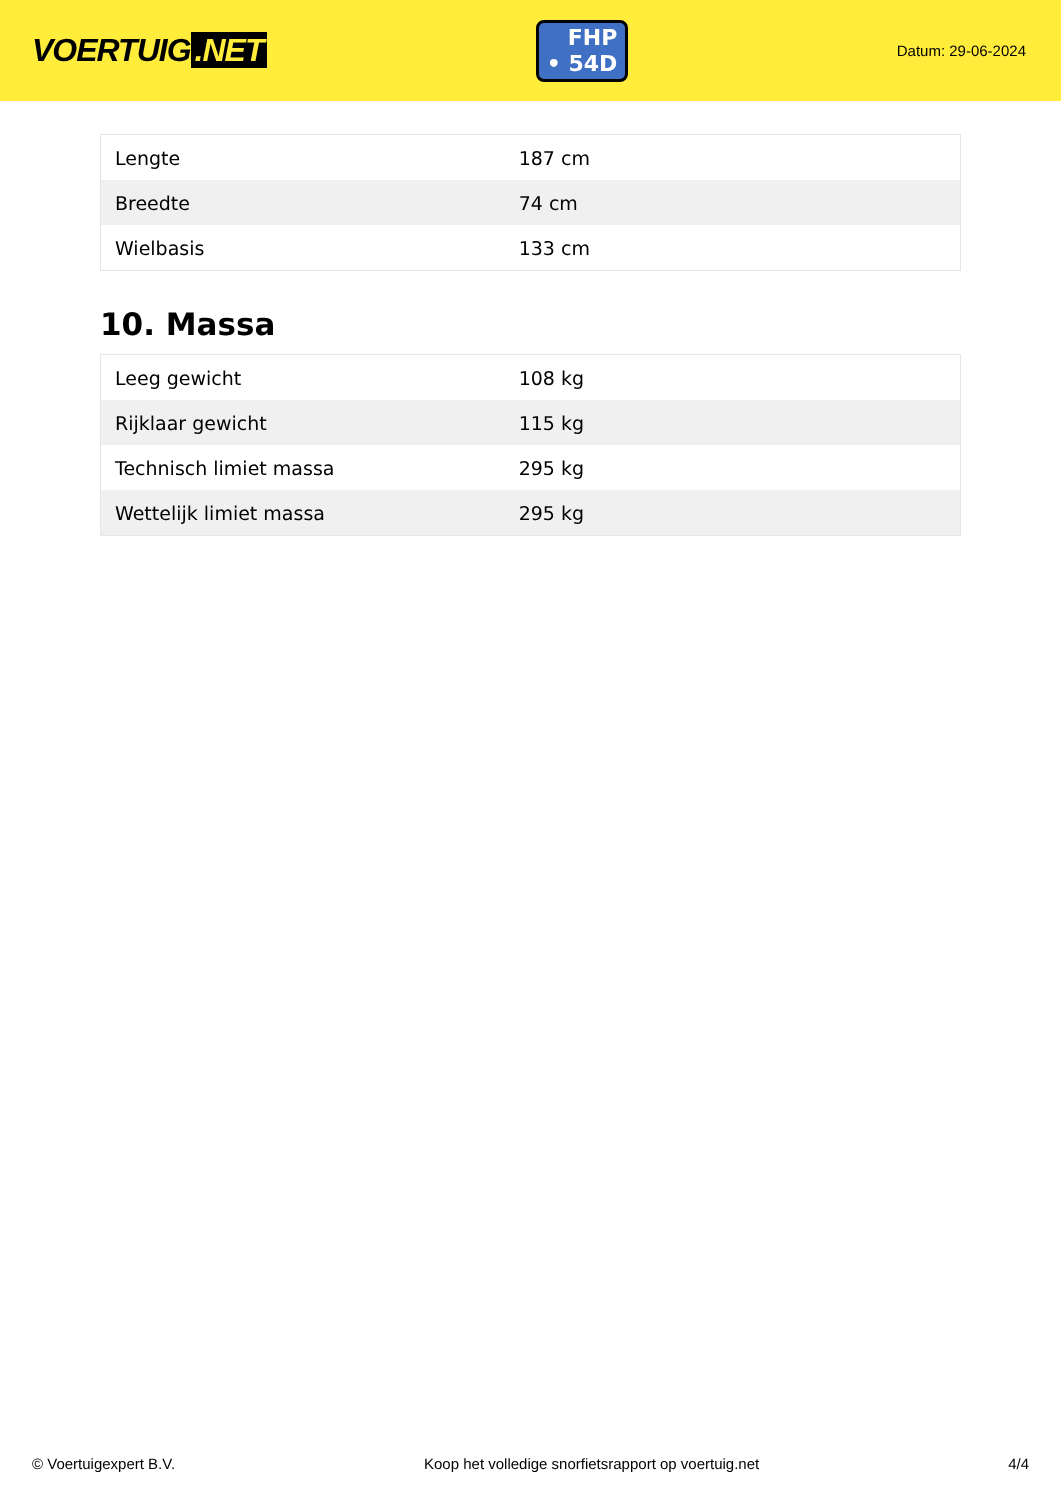VOERTUIG.NET
FHP
• 54D
Datum: 29-06-2024
| Lengte | 187 cm |
| Breedte | 74 cm |
| Wielbasis | 133 cm |
10. Massa
| Leeg gewicht | 108 kg |
| Rijklaar gewicht | 115 kg |
| Technisch limiet massa | 295 kg |
| Wettelijk limiet massa | 295 kg |
© Voertuigexpert B.V. Koop het volledige snorfietsrapport op voertuig.net 4/4